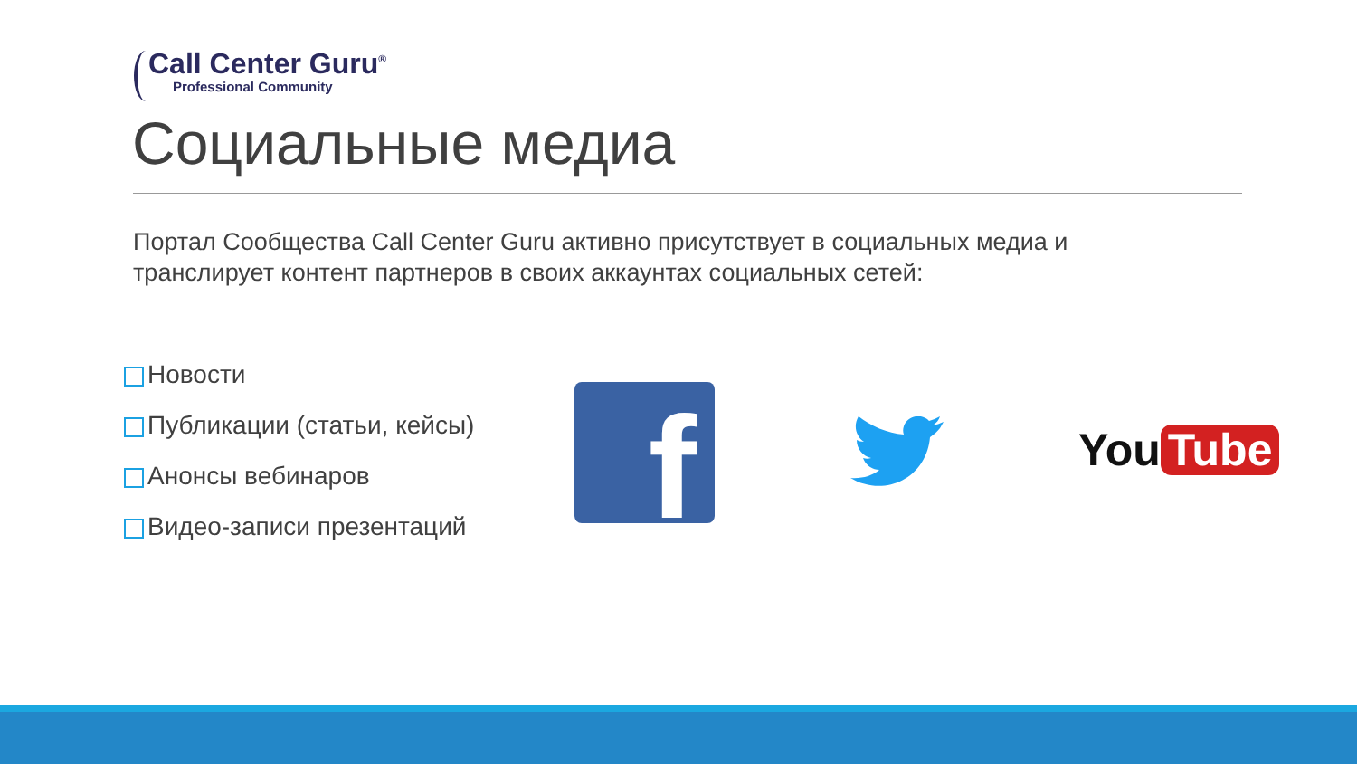Call Center Guru<sup>®</sup>
Professional Community
Социальные медиа
Портал Сообщества Call Center Guru активно присутствует в социальных медиа и транслирует контент партнеров в своих аккаунтах социальных сетей:
Новости
Публикации (статьи, кейсы)
Анонсы вебинаров
Видео-записи презентаций
f You Tube